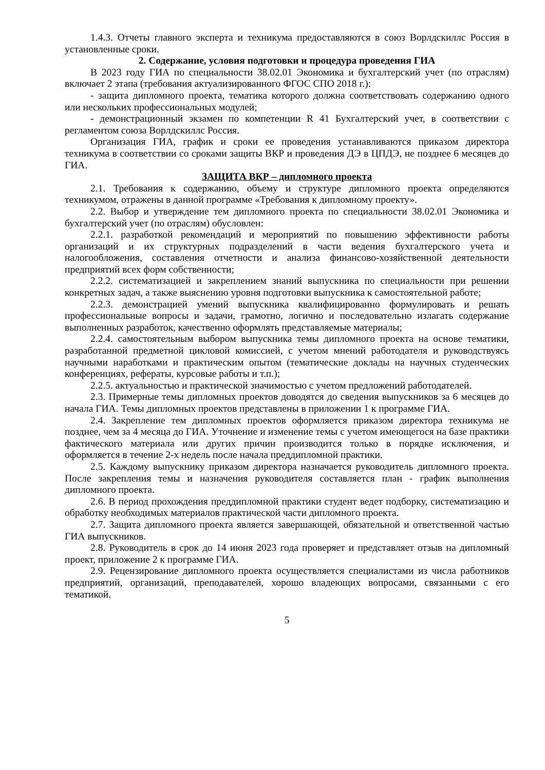1.4.3. Отчеты главного эксперта и техникума предоставляются в союз Ворлдскиллс Россия в установленные сроки.
2. Содержание, условия подготовки и процедура проведения ГИА
В 2023 году ГИА по специальности 38.02.01 Экономика и бухгалтерский учет (по отраслям) включает 2 этапа (требования актуализированного ФГОС СПО 2018 г.):
- защита дипломного проекта, тематика которого должна соответствовать содержанию одного или нескольких профессиональных модулей;
- демонстрационный экзамен по компетенции R 41 Бухгалтерский учет, в соответствии с регламентом союза Ворлдскиллс Россия.
Организация ГИА, график и сроки ее проведения устанавливаются приказом директора техникума в соответствии со сроками защиты ВКР и проведения ДЭ в ЦПДЭ, не позднее 6 месяцев до ГИА.
ЗАЩИТА ВКР – дипломного проекта
2.1. Требования к содержанию, объему и структуре дипломного проекта определяются техникумом, отражены в данной программе «Требования к дипломному проекту».
2.2. Выбор и утверждение тем дипломного проекта по специальности 38.02.01 Экономика и бухгалтерский учет (по отраслям) обусловлен:
2.2.1. разработкой рекомендаций и мероприятий по повышению эффективности работы организаций и их структурных подразделений в части ведения бухгалтерского учета и налогообложения, составления отчетности и анализа финансово-хозяйственной деятельности предприятий всех форм собственности;
2.2.2. систематизацией и закреплением знаний выпускника по специальности при решении конкретных задач, а также выяснению уровня подготовки выпускника к самостоятельной работе;
2.2.3. демонстрацией умений выпускника квалифицированно формулировать и решать профессиональные вопросы и задачи, грамотно, логично и последовательно излагать содержание выполненных разработок, качественно оформлять представляемые материалы;
2.2.4. самостоятельным выбором выпускника темы дипломного проекта на основе тематики, разработанной предметной цикловой комиссией, с учетом мнений работодателя и руководствуясь научными наработками и практическим опытом (тематические доклады на научных студенческих конференциях, рефераты, курсовые работы и т.п.);
2.2.5. актуальностью и практической значимостью с учетом предложений работодателей.
2.3. Примерные темы дипломных проектов доводятся до сведения выпускников за 6 месяцев до начала ГИА. Темы дипломных проектов представлены в приложении 1 к программе ГИА.
2.4. Закрепление тем дипломных проектов оформляется приказом директора техникума не позднее, чем за 4 месяца до ГИА. Уточнение и изменение темы с учетом имеющегося на базе практики фактического материала или других причин производится только в порядке исключения, и оформляется в течение 2-х недель после начала преддипломной практики.
2.5. Каждому выпускнику приказом директора назначается руководитель дипломного проекта. После закрепления темы и назначения руководителя составляется план - график выполнения дипломного проекта.
2.6. В период прохождения преддипломной практики студент ведет подборку, систематизацию и обработку необходимых материалов практической части дипломного проекта.
2.7. Защита дипломного проекта является завершающей, обязательной и ответственной частью ГИА выпускников.
2.8. Руководитель в срок до 14 июня 2023 года проверяет и представляет отзыв на дипломный проект, приложение 2 к программе ГИА.
2.9. Рецензирование дипломного проекта осуществляется специалистами из числа работников предприятий, организаций, преподавателей, хорошо владеющих вопросами, связанными с его тематикой.
5